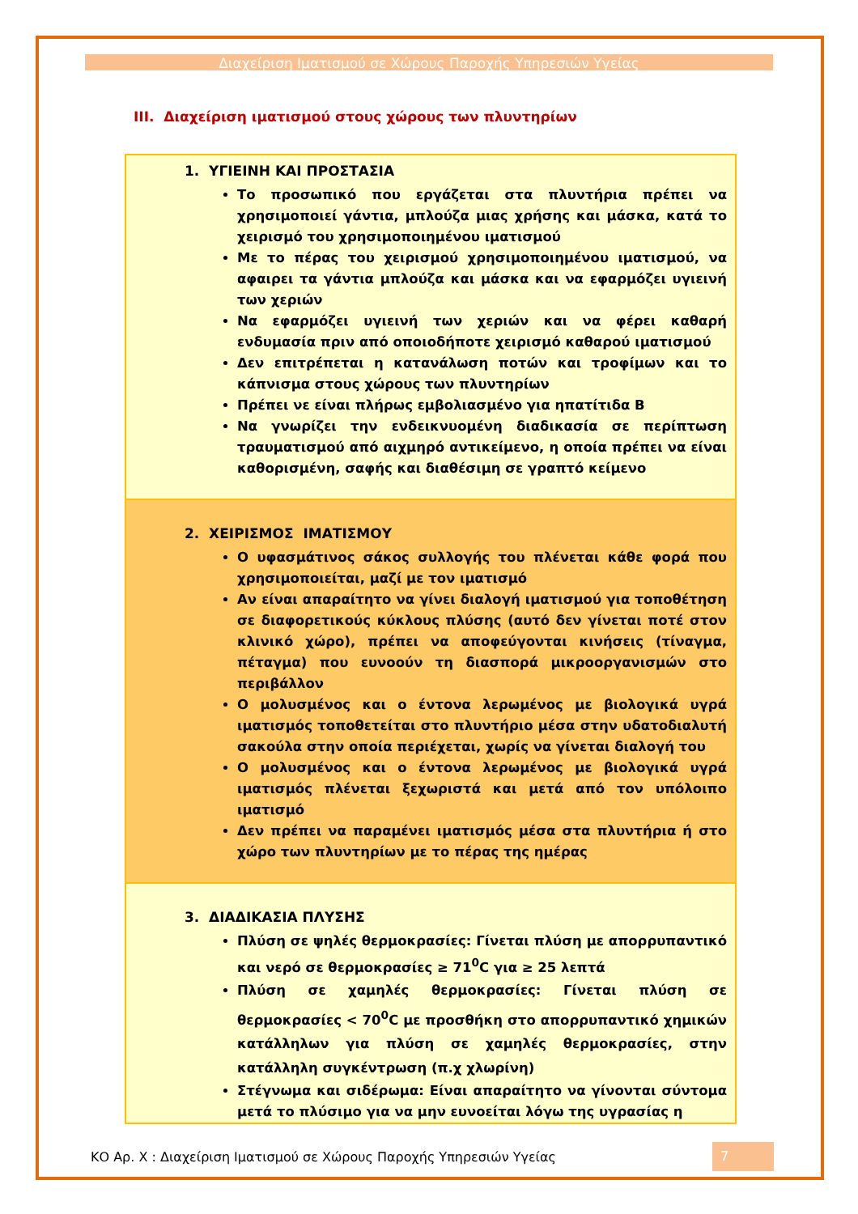Διαχείριση Ιματισμού σε Χώρους Παροχής Υπηρεσιών Υγείας
III. Διαχείριση ιματισμού στους χώρους των πλυντηρίων
| 1. ΥΓΙΕΙΝΗ ΚΑΙ ΠΡΟΣΤΑΣΙΑ Το προσωπικό που εργάζεται στα πλυντήρια πρέπει να χρησιμοποιεί γάντια, μπλούζα μιας χρήσης και μάσκα, κατά το χειρισμό του χρησιμοποιημένου ιματισμού Με το πέρας του χειρισμού χρησιμοποιημένου ιματισμού, να αφαιρει τα γάντια μπλούζα και μάσκα και να εφαρμόζει υγιεινή των χεριών Να εφαρμόζει υγιεινή των χεριών και να φέρει καθαρή ενδυμασία πριν από οποιοδήποτε χειρισμό καθαρού ιματισμού Δεν επιτρέπεται η κατανάλωση ποτών και τροφίμων και το κάπνισμα στους χώρους των πλυντηρίων Πρέπει νε είναι πλήρως εμβολιασμένο για ηπατίτιδα Β Να γνωρίζει την ενδεικνυομένη διαδικασία σε περίπτωση τραυματισμού από αιχμηρό αντικείμενο, η οποία πρέπει να είναι καθορισμένη, σαφής και διαθέσιμη σε γραπτό κείμενο |
| 2. ΧΕΙΡΙΣΜΟΣ ΙΜΑΤΙΣΜΟΥ Ο υφασμάτινος σάκος συλλογής του πλένεται κάθε φορά που χρησιμοποιείται, μαζί με τον ιματισμό Αν είναι απαραίτητο να γίνει διαλογή ιματισμού για τοποθέτηση σε διαφορετικούς κύκλους πλύσης (αυτό δεν γίνεται ποτέ στον κλινικό χώρο), πρέπει να αποφεύγονται κινήσεις (τίναγμα, πέταγμα) που ευνοούν τη διασπορά μικροοργανισμών στο περιβάλλον Ο μολυσμένος και ο έντονα λερωμένος με βιολογικά υγρά ιματισμός τοποθετείται στο πλυντήριο μέσα στην υδατοδιαλυτή σακούλα στην οποία περιέχεται, χωρίς να γίνεται διαλογή του Ο μολυσμένος και ο έντονα λερωμένος με βιολογικά υγρά ιματισμός πλένεται ξεχωριστά και μετά από τον υπόλοιπο ιματισμό Δεν πρέπει να παραμένει ιματισμός μέσα στα πλυντήρια ή στο χώρο των πλυντηρίων με το πέρας της ημέρας |
| 3. ΔΙΑΔΙΚΑΣΙΑ ΠΛΥΣΗΣ Πλύση σε ψηλές θερμοκρασίες: Γίνεται πλύση με απορρυπαντικό και νερό σε θερμοκρασίες ≥ 71<sup>0</sup>C για ≥ 25 λεπτά Πλύση σε χαμηλές θερμοκρασίες: Γίνεται πλύση σε θερμοκρασίες < 70<sup>0</sup>C με προσθήκη στο απορρυπαντικό χημικών κατάλληλων για πλύση σε χαμηλές θερμοκρασίες, στην κατάλληλη συγκέντρωση (π.χ χλωρίνη) Στέγνωμα και σιδέρωμα: Είναι απαραίτητο να γίνονται σύντομα μετά το πλύσιμο για να μην ευνοείται λόγω της υγρασίας η |
ΚΟ Αρ. Χ : Διαχείριση Ιματισμού σε Χώρους Παροχής Υπηρεσιών Υγείας 7